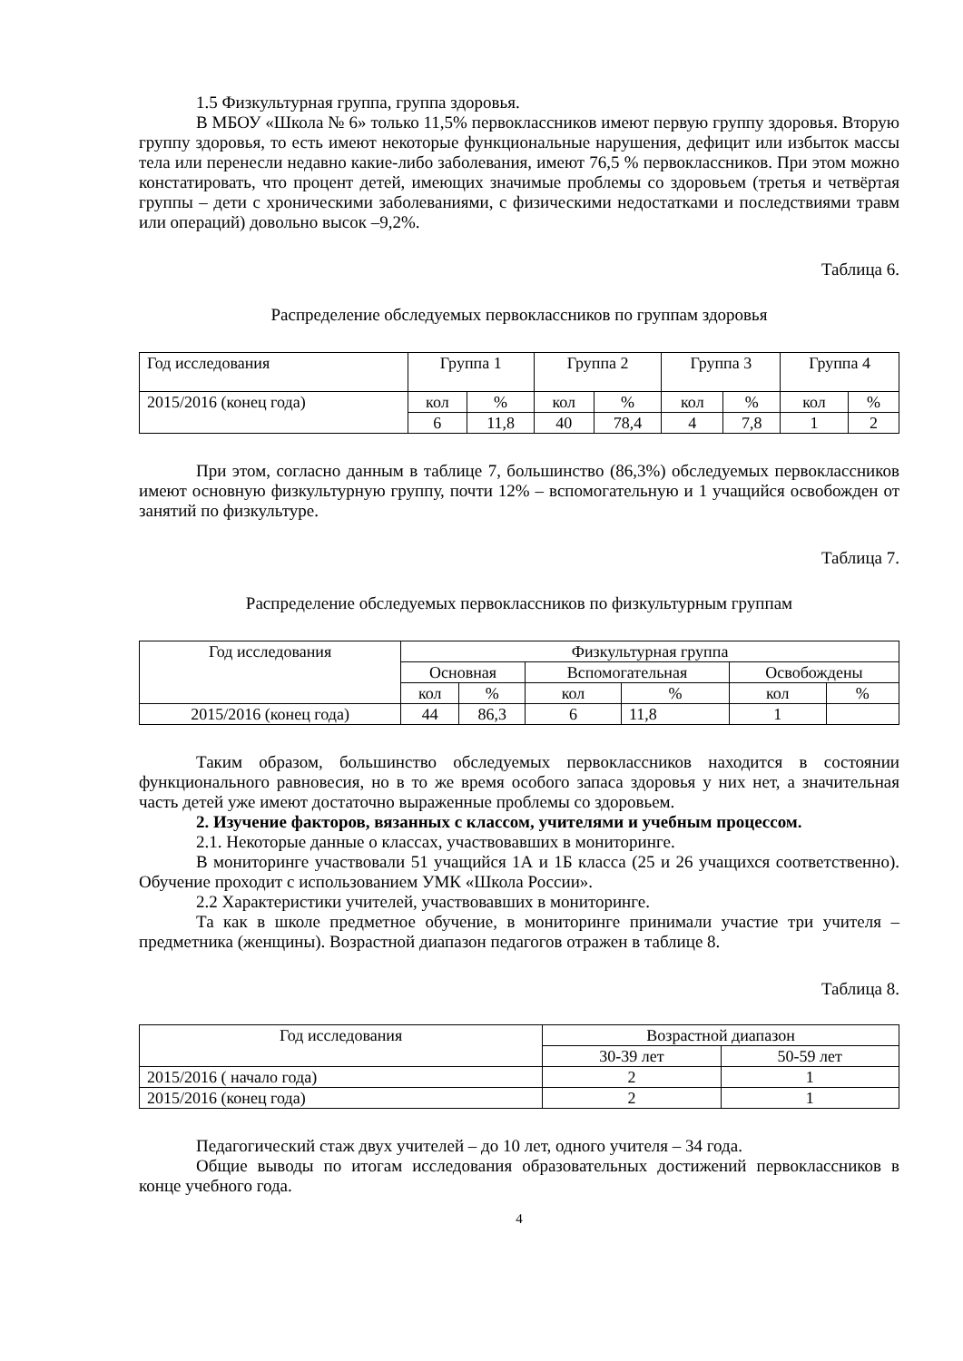1.5 Физкультурная группа, группа здоровья.
В МБОУ «Школа № 6» только 11,5% первоклассников имеют первую группу здоровья. Вторую группу здоровья, то есть имеют некоторые функциональные нарушения, дефицит или избыток массы тела или перенесли недавно какие-либо заболевания, имеют 76,5 % первоклассников. При этом можно констатировать, что процент детей, имеющих значимые проблемы со здоровьем (третья и четвёртая группы – дети с хроническими заболеваниями, с физическими недостатками и последствиями травм или операций) довольно высок –9,2%.
Таблица 6.
Распределение обследуемых первоклассников по группам здоровья
| Год исследования | Группа 1 | | Группа 2 | | Группа 3 | | Группа 4 | |
| --- | --- | --- | --- | --- | --- | --- | --- | --- |
| 2015/2016 (конец года) | кол | % | кол | % | кол | % | кол | % |
| | 6 | 11,8 | 40 | 78,4 | 4 | 7,8 | 1 | 2 |
При этом, согласно данным в таблице 7, большинство (86,3%) обследуемых первоклассников имеют основную физкультурную группу, почти 12% – вспомогательную и 1 учащийся освобожден от занятий по физкультуре.
Таблица 7.
Распределение обследуемых первоклассников по физкультурным группам
| Год исследования | Физкультурная группа | | | | | |
| --- | --- | --- | --- | --- | --- | --- |
| | Основная | | Вспомогательная | | Освобождены | |
| | кол | % | кол | % | кол | % |
| 2015/2016 (конец года) | 44 | 86,3 | 6 | 11,8 | 1 | |
Таким образом, большинство обследуемых первоклассников находится в состоянии функционального равновесия, но в то же время особого запаса здоровья у них нет, а значительная часть детей уже имеют достаточно выраженные проблемы со здоровьем.
2. Изучение факторов, вязанных с классом, учителями и учебным процессом.
2.1. Некоторые данные о классах, участвовавших в мониторинге.
В мониторинге участвовали 51 учащийся 1А и 1Б класса (25 и 26 учащихся соответственно). Обучение проходит с использованием УМК «Школа России».
2.2 Характеристики учителей, участвовавших в мониторинге.
Та как в школе предметное обучение, в мониторинге принимали участие три учителя – предметника (женщины). Возрастной диапазон педагогов отражен в таблице 8.
Таблица 8.
| Год исследования | Возрастной диапазон | |
| --- | --- | --- |
| | 30-39 лет | 50-59 лет |
| 2015/2016 ( начало года) | 2 | 1 |
| 2015/2016 (конец года) | 2 | 1 |
Педагогический стаж двух учителей – до 10 лет, одного учителя – 34 года.
Общие выводы по итогам исследования образовательных достижений первоклассников в конце учебного года.
4